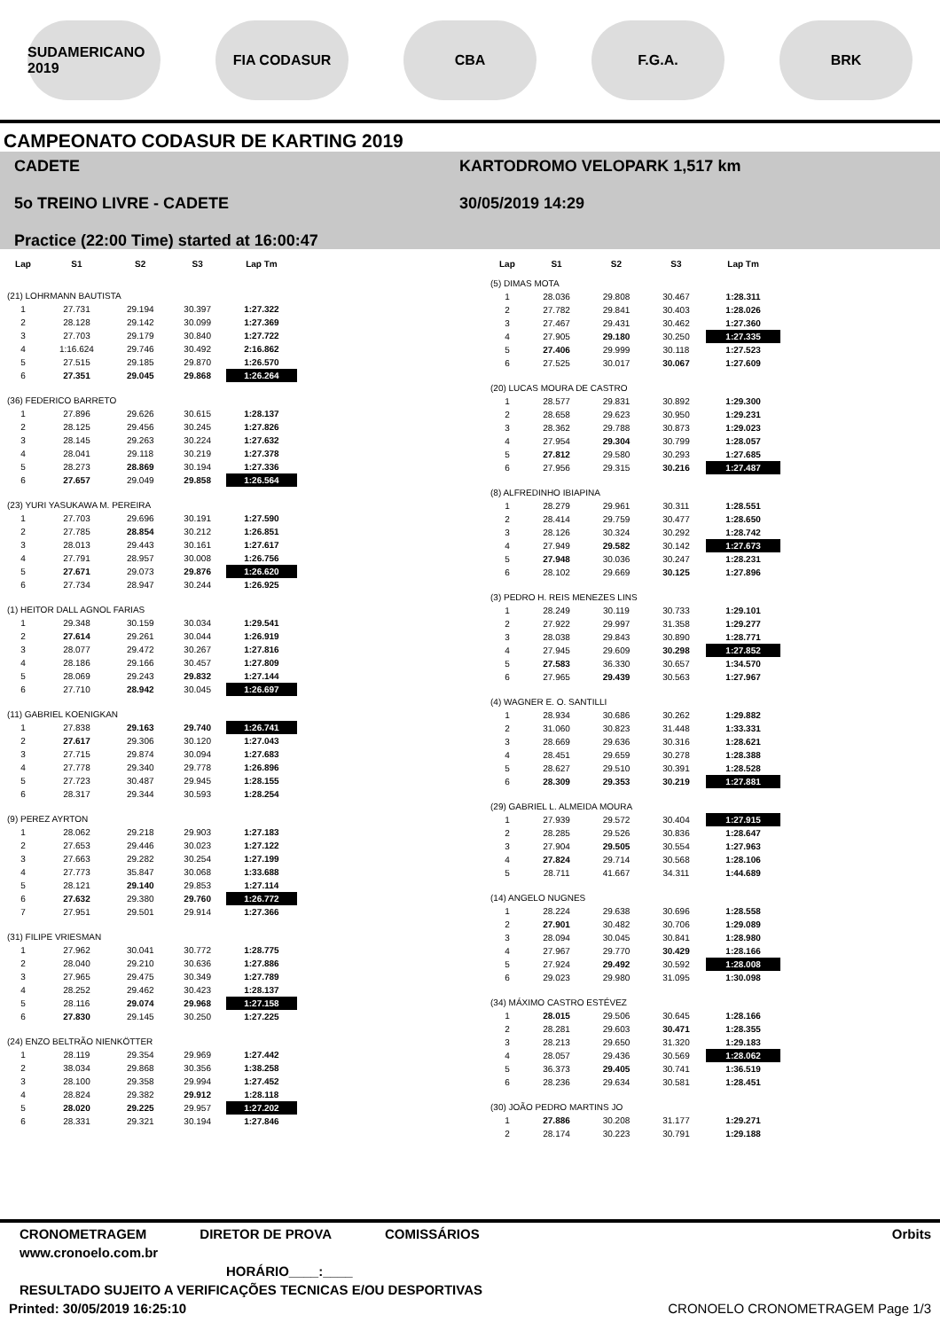SUDAMERICANO 2019
FIA CODASUR CBA F.G.A. BRK
CAMPEONATO CODASUR DE KARTING 2019
CADETE
5o TREINO LIVRE - CADETE
Practice (22:00 Time) started at 16:00:47
KARTODROMO VELOPARK 1,517 km
30/05/2019 14:29
| Lap | S1 | S2 | S3 | Lap Tm |
| --- | --- | --- | --- | --- |
| (21) LOHRMANN BAUTISTA | | | | |
| 1 | 27.731 | 29.194 | 30.397 | 1:27.322 |
| 2 | 28.128 | 29.142 | 30.099 | 1:27.369 |
| 3 | 27.703 | 29.179 | 30.840 | 1:27.722 |
| 4 | 1:16.624 | 29.746 | 30.492 | 2:16.862 |
| 5 | 27.515 | 29.185 | 29.870 | 1:26.570 |
| 6 | 27.351 | 29.045 | 29.868 | 1:26.264 |
| (36) FEDERICO BARRETO | | | | |
| 1 | 27.896 | 29.626 | 30.615 | 1:28.137 |
| 2 | 28.125 | 29.456 | 30.245 | 1:27.826 |
| 3 | 28.145 | 29.263 | 30.224 | 1:27.632 |
| 4 | 28.041 | 29.118 | 30.219 | 1:27.378 |
| 5 | 28.273 | 28.869 | 30.194 | 1:27.336 |
| 6 | 27.657 | 29.049 | 29.858 | 1:26.564 |
| (23) YURI YASUKAWA M. PEREIRA | | | | |
| 1 | 27.703 | 29.696 | 30.191 | 1:27.590 |
| 2 | 27.785 | 28.854 | 30.212 | 1:26.851 |
| 3 | 28.013 | 29.443 | 30.161 | 1:27.617 |
| 4 | 27.791 | 28.957 | 30.008 | 1:26.756 |
| 5 | 27.671 | 29.073 | 29.876 | 1:26.620 |
| 6 | 27.734 | 28.947 | 30.244 | 1:26.925 |
| (1) HEITOR DALL AGNOL FARIAS | | | | |
| 1 | 29.348 | 30.159 | 30.034 | 1:29.541 |
| 2 | 27.614 | 29.261 | 30.044 | 1:26.919 |
| 3 | 28.077 | 29.472 | 30.267 | 1:27.816 |
| 4 | 28.186 | 29.166 | 30.457 | 1:27.809 |
| 5 | 28.069 | 29.243 | 29.832 | 1:27.144 |
| 6 | 27.710 | 28.942 | 30.045 | 1:26.697 |
| (11) GABRIEL KOENIGKAN | | | | |
| 1 | 27.838 | 29.163 | 29.740 | 1:26.741 |
| 2 | 27.617 | 29.306 | 30.120 | 1:27.043 |
| 3 | 27.715 | 29.874 | 30.094 | 1:27.683 |
| 4 | 27.778 | 29.340 | 29.778 | 1:26.896 |
| 5 | 27.723 | 30.487 | 29.945 | 1:28.155 |
| 6 | 28.317 | 29.344 | 30.593 | 1:28.254 |
| (9) PEREZ AYRTON | | | | |
| 1 | 28.062 | 29.218 | 29.903 | 1:27.183 |
| 2 | 27.653 | 29.446 | 30.023 | 1:27.122 |
| 3 | 27.663 | 29.282 | 30.254 | 1:27.199 |
| 4 | 27.773 | 35.847 | 30.068 | 1:33.688 |
| 5 | 28.121 | 29.140 | 29.853 | 1:27.114 |
| 6 | 27.632 | 29.380 | 29.760 | 1:26.772 |
| 7 | 27.951 | 29.501 | 29.914 | 1:27.366 |
| (31) FILIPE VRIESMAN | | | | |
| 1 | 27.962 | 30.041 | 30.772 | 1:28.775 |
| 2 | 28.040 | 29.210 | 30.636 | 1:27.886 |
| 3 | 27.965 | 29.475 | 30.349 | 1:27.789 |
| 4 | 28.252 | 29.462 | 30.423 | 1:28.137 |
| 5 | 28.116 | 29.074 | 29.968 | 1:27.158 |
| 6 | 27.830 | 29.145 | 30.250 | 1:27.225 |
| (24) ENZO BELTRÃO NIENKÖTTER | | | | |
| 1 | 28.119 | 29.354 | 29.969 | 1:27.442 |
| 2 | 38.034 | 29.868 | 30.356 | 1:38.258 |
| 3 | 28.100 | 29.358 | 29.994 | 1:27.452 |
| 4 | 28.824 | 29.382 | 29.912 | 1:28.118 |
| 5 | 28.020 | 29.225 | 29.957 | 1:27.202 |
| 6 | 28.331 | 29.321 | 30.194 | 1:27.846 |
| Lap | S1 | S2 | S3 | Lap Tm |
| --- | --- | --- | --- | --- |
| (5) DIMAS MOTA | | | | |
| 1 | 28.036 | 29.808 | 30.467 | 1:28.311 |
| 2 | 27.782 | 29.841 | 30.403 | 1:28.026 |
| 3 | 27.467 | 29.431 | 30.462 | 1:27.360 |
| 4 | 27.905 | 29.180 | 30.250 | 1:27.335 |
| 5 | 27.406 | 29.999 | 30.118 | 1:27.523 |
| 6 | 27.525 | 30.017 | 30.067 | 1:27.609 |
| (20) LUCAS MOURA DE CASTRO | | | | |
| 1 | 28.577 | 29.831 | 30.892 | 1:29.300 |
| 2 | 28.658 | 29.623 | 30.950 | 1:29.231 |
| 3 | 28.362 | 29.788 | 30.873 | 1:29.023 |
| 4 | 27.954 | 29.304 | 30.799 | 1:28.057 |
| 5 | 27.812 | 29.580 | 30.293 | 1:27.685 |
| 6 | 27.956 | 29.315 | 30.216 | 1:27.487 |
| (8) ALFREDINHO IBIAPINA | | | | |
| 1 | 28.279 | 29.961 | 30.311 | 1:28.551 |
| 2 | 28.414 | 29.759 | 30.477 | 1:28.650 |
| 3 | 28.126 | 30.324 | 30.292 | 1:28.742 |
| 4 | 27.949 | 29.582 | 30.142 | 1:27.673 |
| 5 | 27.948 | 30.036 | 30.247 | 1:28.231 |
| 6 | 28.102 | 29.669 | 30.125 | 1:27.896 |
| (3) PEDRO H. REIS MENEZES LINS | | | | |
| 1 | 28.249 | 30.119 | 30.733 | 1:29.101 |
| 2 | 27.922 | 29.997 | 31.358 | 1:29.277 |
| 3 | 28.038 | 29.843 | 30.890 | 1:28.771 |
| 4 | 27.945 | 29.609 | 30.298 | 1:27.852 |
| 5 | 27.583 | 36.330 | 30.657 | 1:34.570 |
| 6 | 27.965 | 29.439 | 30.563 | 1:27.967 |
| (4) WAGNER E. O. SANTILLI | | | | |
| 1 | 28.934 | 30.686 | 30.262 | 1:29.882 |
| 2 | 31.060 | 30.823 | 31.448 | 1:33.331 |
| 3 | 28.669 | 29.636 | 30.316 | 1:28.621 |
| 4 | 28.451 | 29.659 | 30.278 | 1:28.388 |
| 5 | 28.627 | 29.510 | 30.391 | 1:28.528 |
| 6 | 28.309 | 29.353 | 30.219 | 1:27.881 |
| (29) GABRIEL L. ALMEIDA MOURA | | | | |
| 1 | 27.939 | 29.572 | 30.404 | 1:27.915 |
| 2 | 28.285 | 29.526 | 30.836 | 1:28.647 |
| 3 | 27.904 | 29.505 | 30.554 | 1:27.963 |
| 4 | 27.824 | 29.714 | 30.568 | 1:28.106 |
| 5 | 28.711 | 41.667 | 34.311 | 1:44.689 |
| (14) ANGELO NUGNES | | | | |
| 1 | 28.224 | 29.638 | 30.696 | 1:28.558 |
| 2 | 27.901 | 30.482 | 30.706 | 1:29.089 |
| 3 | 28.094 | 30.045 | 30.841 | 1:28.980 |
| 4 | 27.967 | 29.770 | 30.429 | 1:28.166 |
| 5 | 27.924 | 29.492 | 30.592 | 1:28.008 |
| 6 | 29.023 | 29.980 | 31.095 | 1:30.098 |
| (34) MÁXIMO CASTRO ESTÉVEZ | | | | |
| 1 | 28.015 | 29.506 | 30.645 | 1:28.166 |
| 2 | 28.281 | 29.603 | 30.471 | 1:28.355 |
| 3 | 28.213 | 29.650 | 31.320 | 1:29.183 |
| 4 | 28.057 | 29.436 | 30.569 | 1:28.062 |
| 5 | 36.373 | 29.405 | 30.741 | 1:36.519 |
| 6 | 28.236 | 29.634 | 30.581 | 1:28.451 |
| (30) JOÃO PEDRO MARTINS JO | | | | |
| 1 | 27.886 | 30.208 | 31.177 | 1:29.271 |
| 2 | 28.174 | 30.223 | 30.791 | 1:29.188 |
CRONOMETRAGEM DIRETOR DE PROVA COMISSÁRIOS Orbits
www.cronoelo.com.br
HORÁRIO____:____
RESULTADO SUJEITO A VERIFICAÇÕES TECNICAS E/OU DESPORTIVAS
Printed: 30/05/2019 16:25:10 CRONOELO CRONOMETRAGEM Page 1/3